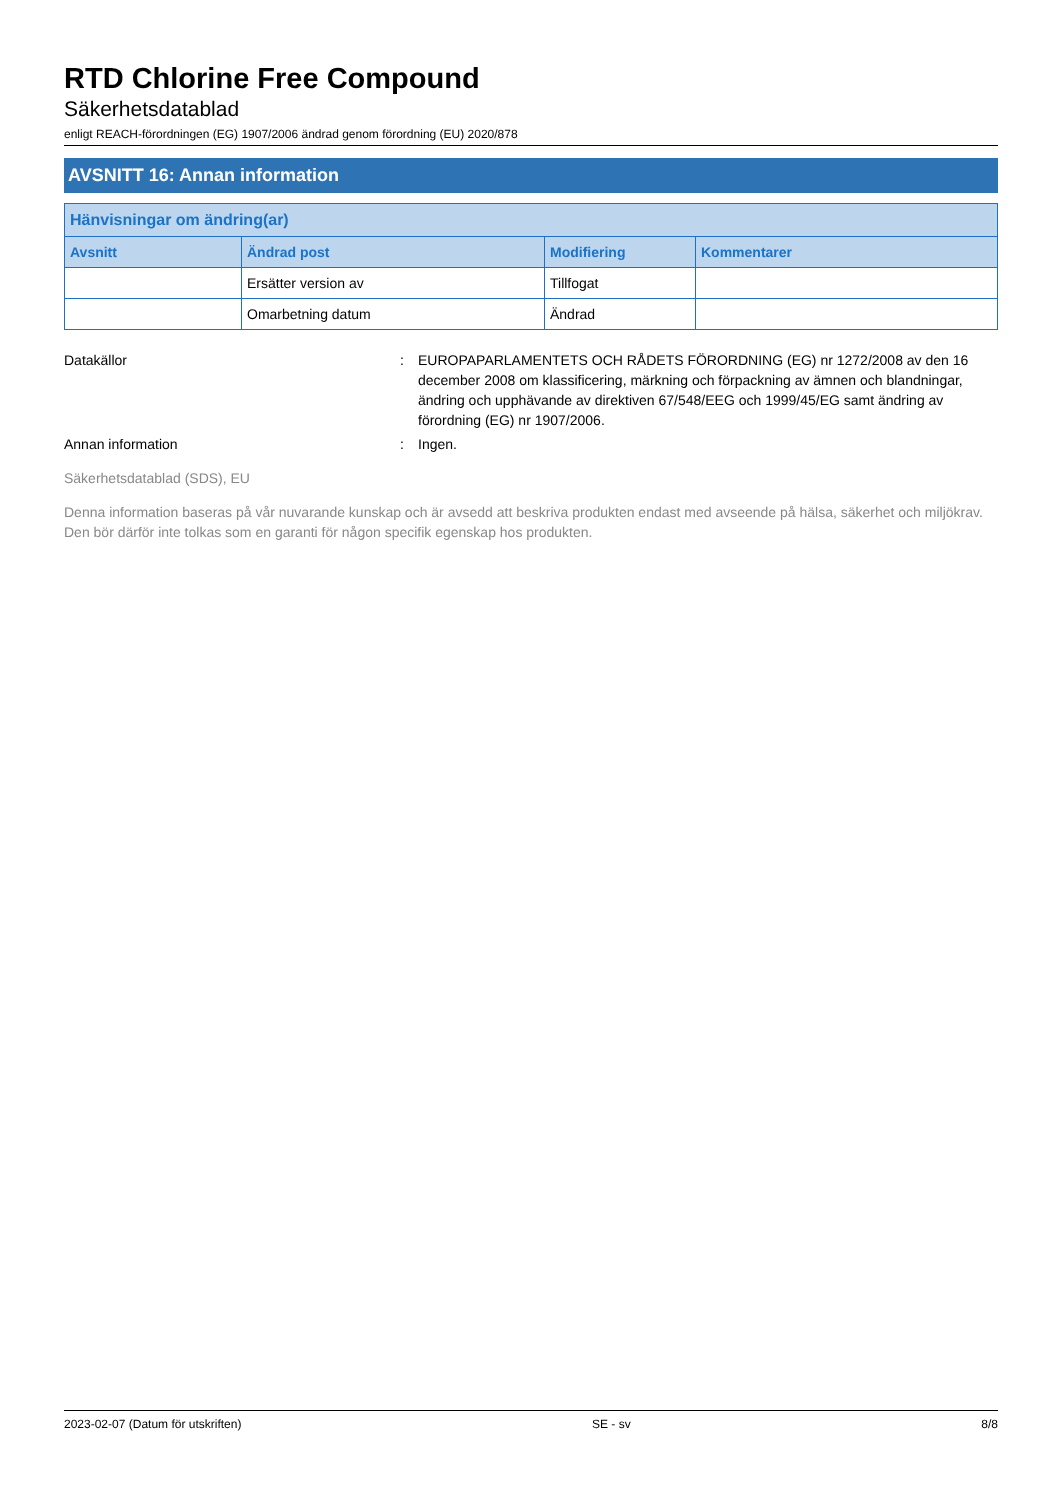RTD Chlorine Free Compound
Säkerhetsdatablad
enligt REACH-förordningen (EG) 1907/2006 ändrad genom förordning (EU) 2020/878
AVSNITT 16: Annan information
| Hänvisningar om ändring(ar) | | | |
| --- | --- | --- | --- |
| Avsnitt | Ändrad post | Modifiering | Kommentarer |
| | Ersätter version av | Tillfogat | |
| | Omarbetning datum | Ändrad | |
Datakällor : EUROPAPARLAMENTETS OCH RÅDETS FÖRORDNING (EG) nr 1272/2008 av den 16 december 2008 om klassificering, märkning och förpackning av ämnen och blandningar, ändring och upphävande av direktiven 67/548/EEG och 1999/45/EG samt ändring av förordning (EG) nr 1907/2006.
Annan information : Ingen.
Säkerhetsdatablad (SDS), EU
Denna information baseras på vår nuvarande kunskap och är avsedd att beskriva produkten endast med avseende på hälsa, säkerhet och miljökrav. Den bör därför inte tolkas som en garanti för någon specifik egenskap hos produkten.
2023-02-07 (Datum för utskriften) SE - sv 8/8